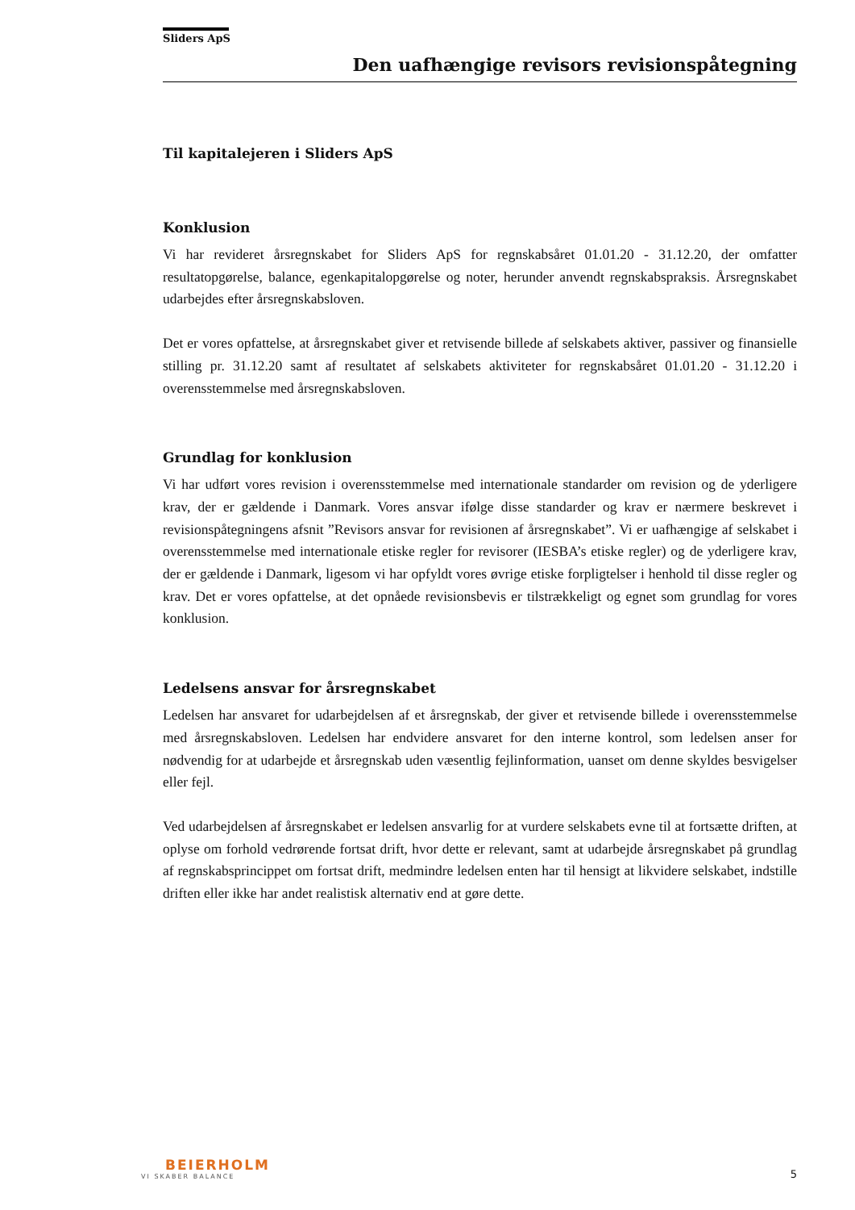Sliders ApS
Den uafhængige revisors revisionspåtegning
Til kapitalejeren i Sliders ApS
Konklusion
Vi har revideret årsregnskabet for Sliders ApS for regnskabsåret 01.01.20 - 31.12.20, der omfatter resultatopgørelse, balance, egenkapitalopgørelse og noter, herunder anvendt regnskabspraksis. Årsregnskabet udarbejdes efter årsregnskabsloven.
Det er vores opfattelse, at årsregnskabet giver et retvisende billede af selskabets aktiver, passiver og finansielle stilling pr. 31.12.20 samt af resultatet af selskabets aktiviteter for regnskabsåret 01.01.20 - 31.12.20 i overensstemmelse med årsregnskabsloven.
Grundlag for konklusion
Vi har udført vores revision i overensstemmelse med internationale standarder om revision og de yderligere krav, der er gældende i Danmark. Vores ansvar ifølge disse standarder og krav er nærmere beskrevet i revisionspåtegningens afsnit ”Revisors ansvar for revisionen af årsregnskabet”. Vi er uafhængige af selskabet i overensstemmelse med internationale etiske regler for revisorer (IESBA’s etiske regler) og de yderligere krav, der er gældende i Danmark, ligesom vi har opfyldt vores øvrige etiske forpligtelser i henhold til disse regler og krav. Det er vores opfattelse, at det opnåede revisionsbevis er tilstrækkeligt og egnet som grundlag for vores konklusion.
Ledelsens ansvar for årsregnskabet
Ledelsen har ansvaret for udarbejdelsen af et årsregnskab, der giver et retvisende billede i overensstemmelse med årsregnskabsloven. Ledelsen har endvidere ansvaret for den interne kontrol, som ledelsen anser for nødvendig for at udarbejde et årsregnskab uden væsentlig fejlinformation, uanset om denne skyldes besvigelser eller fejl.
Ved udarbejdelsen af årsregnskabet er ledelsen ansvarlig for at vurdere selskabets evne til at fortsætte driften, at oplyse om forhold vedrørende fortsat drift, hvor dette er relevant, samt at udarbejde årsregnskabet på grundlag af regnskabsprincippet om fortsat drift, medmindre ledelsen enten har til hensigt at likvidere selskabet, indstille driften eller ikke har andet realistisk alternativ end at gøre dette.
BEIERHOLM
VI SKABER BALANCE
5